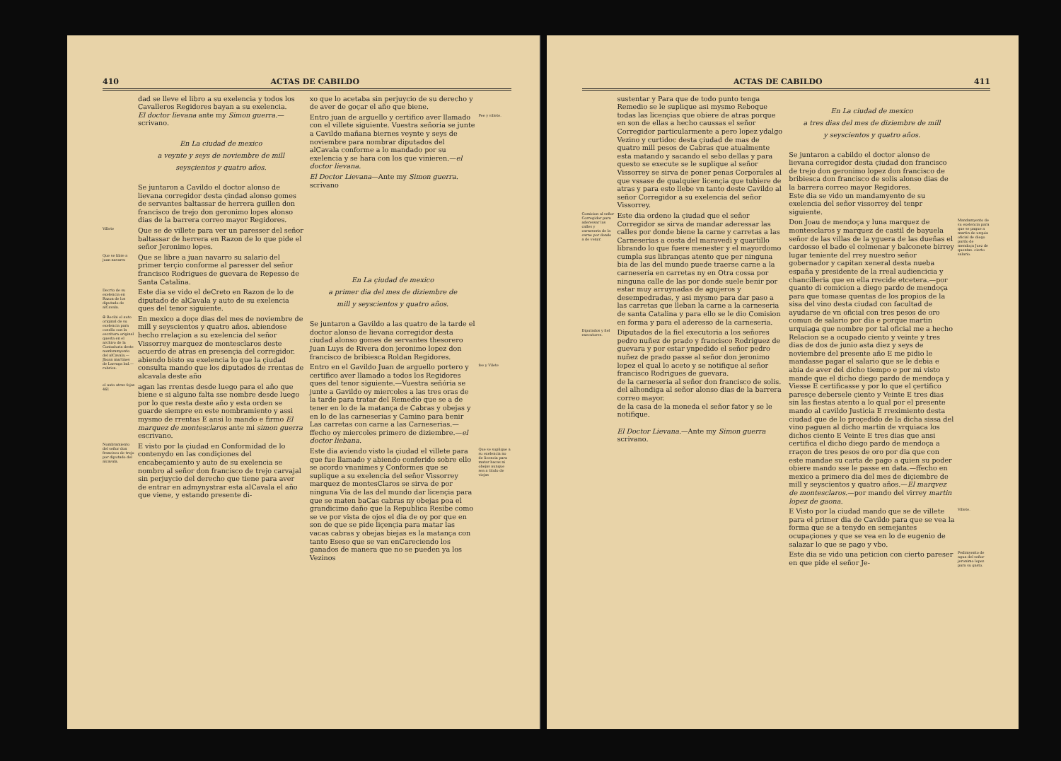410 ACTAS DE CABILDO
dad se lleve el libro a su exelencia y todos los Cavalleros Regidores bayan a su exelencia.
El doctor lievana ante my Simon guerra.—scrivano.
En La ciudad de mexico
a veynte y seys de noviembre de mill
seysçientos y quatro años.
Se juntaron a Cavildo el doctor alonso de lievana corregidor desta çindad alonso gomes de servantes baltassar de herrera guillen don francisco de trejo don geronimo lopes alonso dias de la barrera correo mayor Regidores.
Villete
Que se de villete para ver un paresser del señor baltassar de herrera en Razon de lo que pide el señor Jeronimo lopes.
Que se libre a juan navarro
Que se libre a juan navarro su salario del primer terçio conforme al paresser del señor francisco Rodrigues de guevara de Repesso de Santa Catalina.
Decrto de su exelencia en Razon de los diputado de alCavala.
Este dia se vido el deCreto en Razon de lo de diputado de alCavala y auto de su exelencia ques del tenor siguiente.
✠ Recibi el auto original de su exelencia para cosello con la escritura original questa en el archivo de la Contaduria deste nombramyento del alCavala.—Jhoan martines de Larraga bal.—rubrica.
En mexico a doçe dias del mes de noviembre de mill y seyscientos y quatro años. abiendose hecho rrelaçion a su exelencia del señor Vissorrey marquez de montesclaros deste acuerdo de atras en presençia del corregidor. abiendo bisto su exelencia lo que la çiudad consulta mando que los diputados de rrentas de alcavala deste año
el auto atras fojas 461
agan las rrentas desde luego para el año que biene e si alguno falta sse nombre desde luego por lo que resta deste año y esta orden se guarde siempre en este nombramiento y assi mysmo de rrentas E ansi lo mando e firmo El marquez de montesclaros ante mi simon guerra escrivano.
Nombramiento del señor don francisco de trejo por diputado del alcavala.
E visto por la çiudad en Conformidad de lo contenydo en las condiçiones del encabeçamiento y auto de su exelencia se nombro al señor don francisco de trejo carvajal sin perjuycio del derecho que tiene para aver de entrar en admynystrar esta alCavala el año que viene, y estando presente di-
xo que lo acetaba sin perjuycio de su derecho y de aver de goçar el año que biene.
Entro juan de arguello y certifico aver llamado con el villete siguiente. Vuestra señoria se junte a Cavildo mañana biernes veynte y seys de noviembre para nombrar diputados del alCavala conforme a lo mandado por su exelencia y se hara con los que vinieren.—el doctor lievana.
Fee y villete.
El Doctor Lievana—Ante my Simon guerra. scrivano
En La çiudad de mexico
a primer dia del mes de diziembre de
mill y seyscientos y quatro años.
Se juntaron a Gavildo a las quatro de la tarde el doctor alonso de lievana corregidor desta ciudad alonso gomes de servantes thesorero Juan Luys de Rivera don jeronimo lopez don francisco de bribiesca Roldan Regidores.
Entro en el Gavildo Juan de arguello portero y certifico aver llamado a todos los Regidores ques del tenor siguiente.—Vuestra señória se junte a Gavildo oy miercoles a las tres oras de la tarde para tratar del Remedio que se a de tener en lo de la matança de Cabras y obejas y en lo de las carneserias y Camino para benir Las carretas con carne a las Carneserias.—ffecho oy miercoles primero de diziembre.—el doctor liebana.
fee y Vilete
Este dia aviendo visto la çiudad el villete para que fue llamado y abiendo conferido sobre ello se acordo vnanimes y Conformes que se suplique a su exelencia del señor Vissorrey marquez de montesClaros se sirva de por ninguna Via de las del mundo dar licençia para que se maten baCas cabras ny obejas poa el grandicimo daño que la Republica Resibe como se ve por vista de ojos el dia de oy por que en son de que se pide liçençia para matar las vacas cabras y obejas biejas es la matança con tanto Eseso que se van enCareciendo los ganados de manera que no se pueden ya los Vezinos
Que se suplique a su exelencia no de licencia para matar bacas ni obejas aunque sea a titulo de viejas
ACTAS DE CABILDO 411
sustentar y Para que de todo punto tenga Remedio se le suplique asi mysmo Reboque todas las licençias que obiere de atras porque en son de ellas a hecho caussas el señor Corregidor particularmente a pero lopez ydalgo Vezino y curtidoc desta çiudad de mas de quatro mill pesos de Cabras que atualmente esta matando y sacando el sebo dellas y para questo se execute se le suplique al señor Vissorrey se sirva de poner penas Corporales al que vssase de qualquier licençia que tubiere de atras y para esto llebe vn tanto deste Cavildo al señor Corregidor a su exelencia del señor Vissorrey.
Comicion al señor Corregidor para aderessar las calles y carneseria de la carne por donde a de venyr.
Este dia ordeno la çiudad que el señor Corregidor se sirva de mandar aderessar las calles por donde biene la carne y carretas a las Carneserias a costa del maravedi y quartillo librando lo que fuere menester y el mayordomo cumpla sus libranças atento que per ninguna bia de las del mundo puede traerse carne a la carneseria en carretas ny en Otra cossa por ninguna calle de las por donde suele benir por estar muy arruynadas de agujeros y desempedradas, y asi mysmo para dar paso a las carretas que lleban la carne a la carneseria de santa Catalina y para ello se le dio Comision en forma y para el aderesso de la carneseria.
Diputados y fiel executores.
Diputados de la fiel executoria a los señores pedro nuñez de prado y francisco Rodriguez de guevara y por estar ynpedido el señor pedro nuñez de prado passe al señor don jeronimo lopez el qual lo aceto y se notifique al señor francisco Rodrigues de guevara.
de la carneseria al señor don francisco de solis.
del alhondiga al señor alonso dias de la barrera correo mayor.
de la casa de la moneda el señor fator y se le notifique.
El Doctor Lievana.—Ante my Simon guerra scrivano.
En La ciudad de mexico
a tres dias del mes de diziembre de mill
y seyscientos y quatro años.
Se juntaron a cabildo el doctor alonso de lievana corregidor desta çiudad don francisco de trejo don geronimo lopez don francisco de bribiesca don francisco de solis alonso dias de la barrera correo mayor Regidores.
Este dia se vido un mandamyento de su exelencia del señor vissorrey del tenpr siguiente.
Don Joau de mendoça y luna marquez de montesclaros y marquez de castil de bayuela señor de las villas de la yguera de las dueñas el cardosso el bado el colmenar y balconete birrey lugar teniente del rrey nuestro señor gobernador y capitan xeneral desta nueba españa y presidente de la rreal audiencicia y chancilleria que en ella rrecide etcetera.—por quanto di comicion a diego pardo de mendoça para que tomase quentas de los propios de la sisa del vino desta ciudad con facultad de ayudarse de vn oficial con tres pesos de oro comun de salario por dia e porque martin urquiaga que nombre por tal oficial me a hecho Relacion se a ocupado ciento y veinte y tres dias de dos de junio asta diez y seys de noviembre del presente año E me pidio le mandasse pagar el salario que se le debia e abia de aver del dicho tiempo e por mi visto mande que el dicho diego pardo de mendoça y Viesse E certificasse y por lo que el çertifico paresçe debersele çiento y Veinte E tres dias sin las fiestas atento a lo qual por el presente mando al cavildo Justicia E rreximiento desta ciudad que de lo proçedido de la dicha sissa del vino paguen al dicho martin de vrquiaca los dichos ciento E Veinte E tres dias que ansi certifica el dicho diego pardo de mendoça a rraçon de tres pesos de oro por dia que con este mandae su carta de pago a quien su poder obiere mando sse le passe en data.—ffecho en mexico a primero dia del mes de diçiembre de mill y seyscientos y quatro años.—El marqvez de montesclaros.—por mando del virrey martin lopez de gaona.
Mandamyento de su exelencia para que se pague a martin de urquia oficial de diego pardo de mendoça Juez de quentas. cierto salario.
E Visto por la ciudad mando que se de villete para el primer dia de Cavildo para que se vea la forma que se a tenydo en semejantes ocupaçiones y que se vea en lo de eugenio de salazar lo que se pago y vbo.
Villete.
Este dia se vido una peticion con cierto pareser en que pide el señor Je-
Pedimyento de agua del señor jeronimo lopez para su gasto.